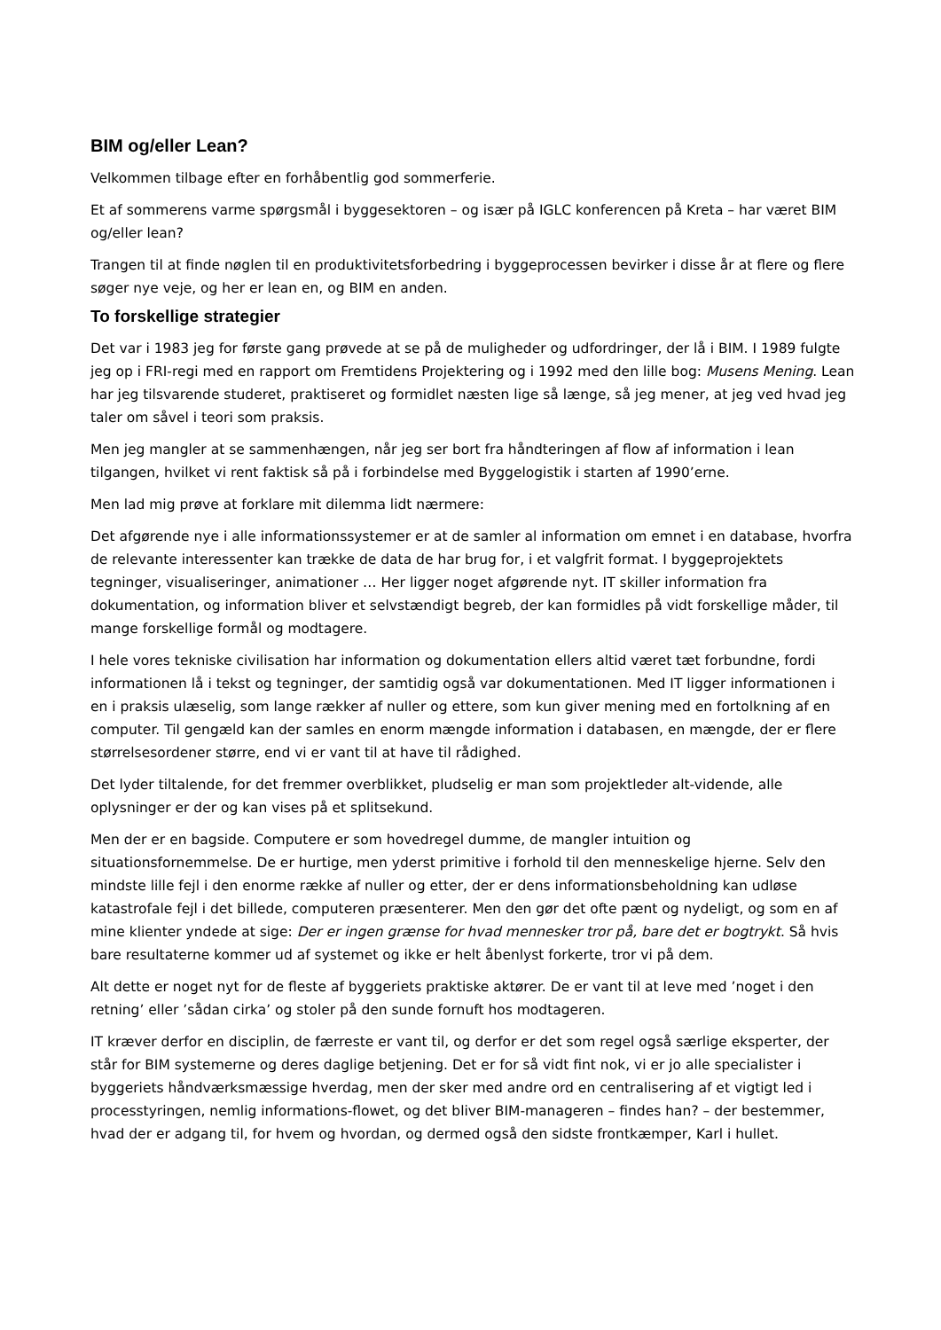BIM og/eller Lean?
Velkommen tilbage efter en forhåbentlig god sommerferie.
Et af sommerens varme spørgsmål i byggesektoren – og især på IGLC konferencen på Kreta – har været BIM og/eller lean?
Trangen til at finde nøglen til en produktivitetsforbedring i byggeprocessen bevirker i disse år at flere og flere søger nye veje, og her er lean en, og BIM en anden.
To forskellige strategier
Det var i 1983 jeg for første gang prøvede at se på de muligheder og udfordringer, der lå i BIM. I 1989 fulgte jeg op i FRI-regi med en rapport om Fremtidens Projektering og i 1992 med den lille bog: Musens Mening. Lean har jeg tilsvarende studeret, praktiseret og formidlet næsten lige så længe, så jeg mener, at jeg ved hvad jeg taler om såvel i teori som praksis.
Men jeg mangler at se sammenhængen, når jeg ser bort fra håndteringen af flow af information i lean tilgangen, hvilket vi rent faktisk så på i forbindelse med Byggelogistik i starten af 1990’erne.
Men lad mig prøve at forklare mit dilemma lidt nærmere:
Det afgørende nye i alle informationssystemer er at de samler al information om emnet i en database, hvorfra de relevante interessenter kan trække de data de har brug for, i et valgfrit format. I byggeprojektets tegninger, visualiseringer, animationer … Her ligger noget afgørende nyt. IT skiller information fra dokumentation, og information bliver et selvstændigt begreb, der kan formidles på vidt forskellige måder, til mange forskellige formål og modtagere.
I hele vores tekniske civilisation har information og dokumentation ellers altid været tæt forbundne, fordi informationen lå i tekst og tegninger, der samtidig også var dokumentationen. Med IT ligger informationen i en i praksis ulæselig, som lange rækker af nuller og ettere, som kun giver mening med en fortolkning af en computer. Til gengæld kan der samles en enorm mængde information i databasen, en mængde, der er flere størrelsesordener større, end vi er vant til at have til rådighed.
Det lyder tiltalende, for det fremmer overblikket, pludselig er man som projektleder alt-vidende, alle oplysninger er der og kan vises på et splitsekund.
Men der er en bagside. Computere er som hovedregel dumme, de mangler intuition og situationsfornemmelse. De er hurtige, men yderst primitive i forhold til den menneskelige hjerne. Selv den mindste lille fejl i den enorme række af nuller og etter, der er dens informationsbeholdning kan udløse katastrofale fejl i det billede, computeren præsenterer. Men den gør det ofte pænt og nydeligt, og som en af mine klienter yndede at sige: Der er ingen grænse for hvad mennesker tror på, bare det er bogtrykt. Så hvis bare resultaterne kommer ud af systemet og ikke er helt åbenlyst forkerte, tror vi på dem.
Alt dette er noget nyt for de fleste af byggeriets praktiske aktører. De er vant til at leve med ’noget i den retning’ eller ’sådan cirka’ og stoler på den sunde fornuft hos modtageren.
IT kræver derfor en disciplin, de færreste er vant til, og derfor er det som regel også særlige eksperter, der står for BIM systemerne og deres daglige betjening. Det er for så vidt fint nok, vi er jo alle specialister i byggeriets håndværksmæssige hverdag, men der sker med andre ord en centralisering af et vigtigt led i processtyringen, nemlig informations-flowet, og det bliver BIM-manageren – findes han? – der bestemmer, hvad der er adgang til, for hvem og hvordan, og dermed også den sidste frontkæmper, Karl i hullet.